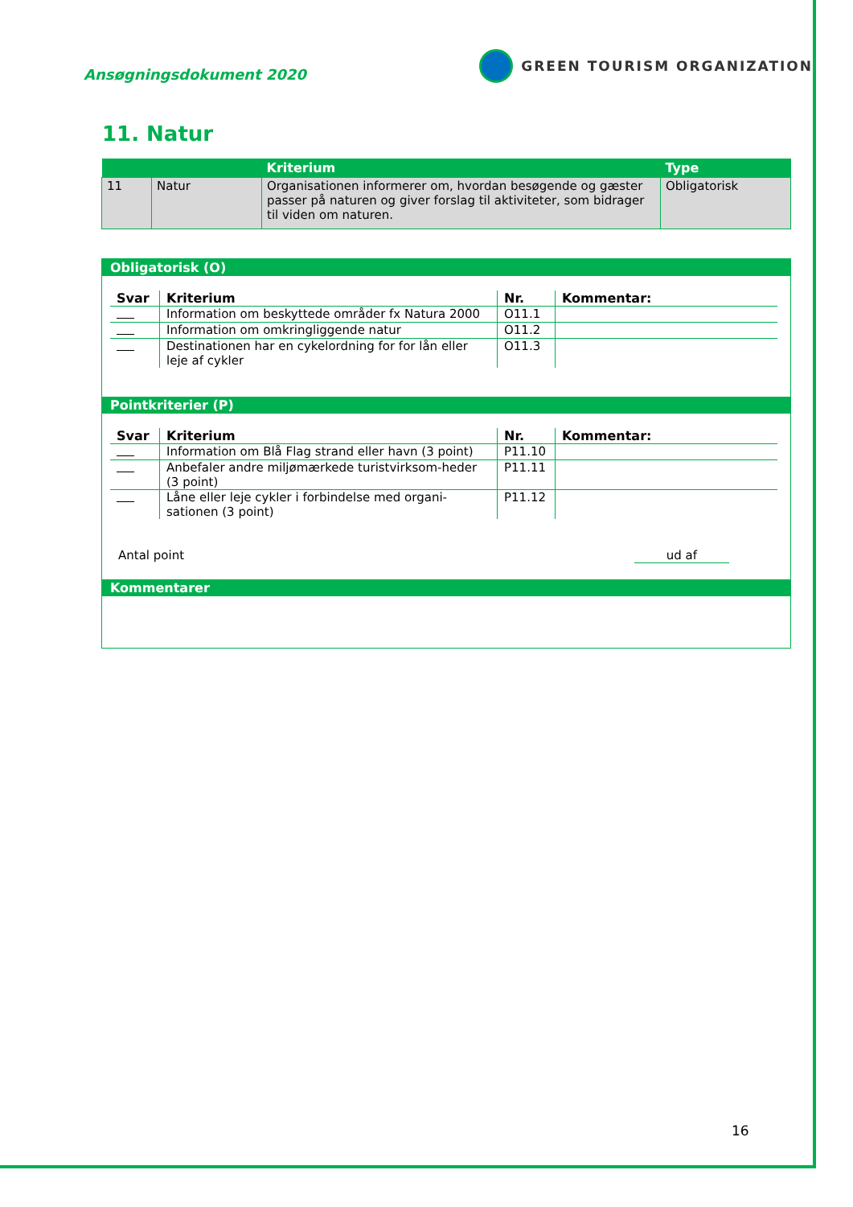Ansøgningsdokument 2020
GREEN TOURISM ORGANIZATION
11. Natur
| | | Kriterium | Type |
| --- | --- | --- | --- |
| 11 | Natur | Organisationen informerer om, hvordan besøgende og gæster passer på naturen og giver forslag til aktiviteter, som bidrager til viden om naturen. | Obligatorisk |
Obligatorisk (O)
| Svar | Kriterium | Nr. | Kommentar: |
| --- | --- | --- | --- |
| | Information om beskyttede områder fx Natura 2000 | O11.1 | |
| | Information om omkringliggende natur | O11.2 | |
| | Destinationen har en cykelordning for for lån eller leje af cykler | O11.3 | |
Pointkriterier (P)
| Svar | Kriterium | Nr. | Kommentar: |
| --- | --- | --- | --- |
| | Information om Blå Flag strand eller havn (3 point) | P11.10 | |
| | Anbefaler andre miljømærkede turistvirksom-heder (3 point) | P11.11 | |
| | Låne eller leje cykler i forbindelse med organi-sationen (3 point) | P11.12 | |
Antal point ud af
Kommentarer
16